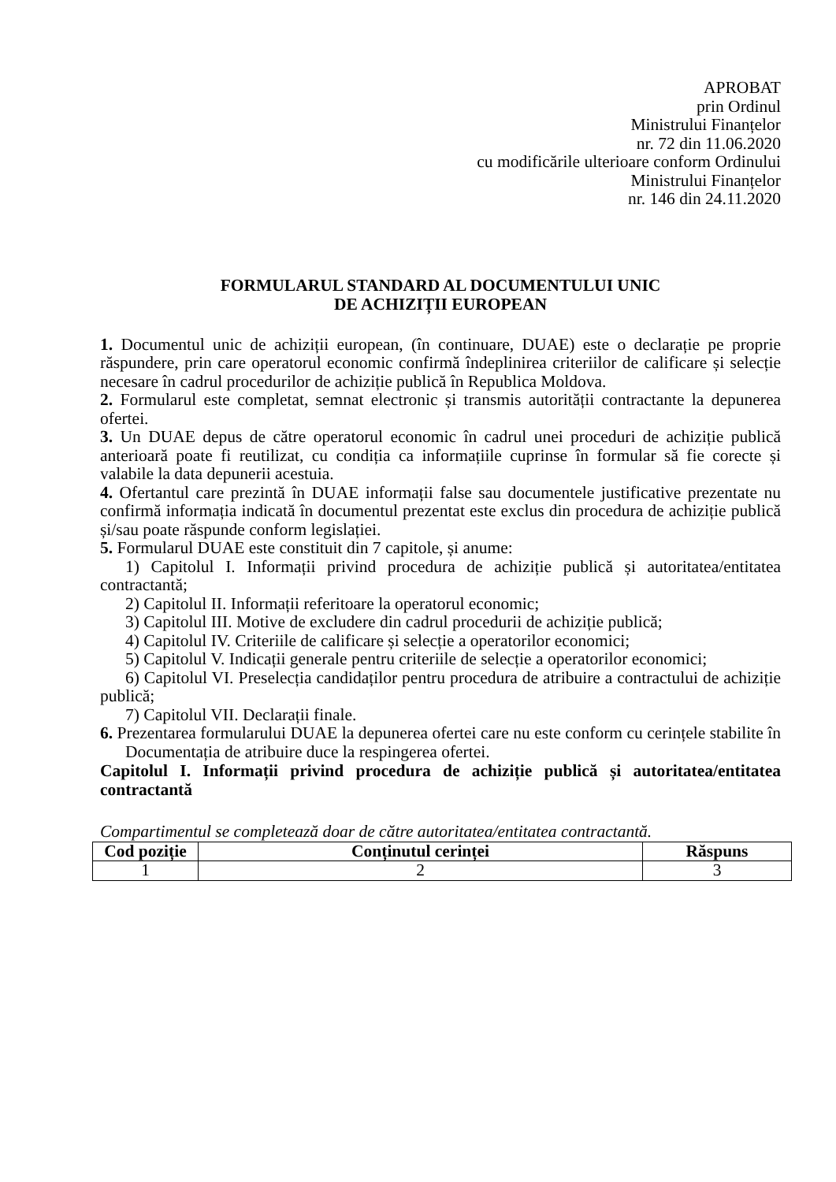APROBAT
prin Ordinul
Ministrului Finanțelor
nr. 72 din 11.06.2020
cu modificările ulterioare conform Ordinului
Ministrului Finanțelor
nr. 146 din 24.11.2020
FORMULARUL STANDARD AL DOCUMENTULUI UNIC
DE ACHIZIȚII EUROPEAN
1. Documentul unic de achiziții european, (în continuare, DUAE) este o declarație pe proprie răspundere, prin care operatorul economic confirmă îndeplinirea criteriilor de calificare și selecție necesare în cadrul procedurilor de achiziție publică în Republica Moldova.
2. Formularul este completat, semnat electronic și transmis autorității contractante la depunerea ofertei.
3. Un DUAE depus de către operatorul economic în cadrul unei proceduri de achiziție publică anterioară poate fi reutilizat, cu condiția ca informațiile cuprinse în formular să fie corecte și valabile la data depunerii acestuia.
4. Ofertantul care prezintă în DUAE informații false sau documentele justificative prezentate nu confirmă informația indicată în documentul prezentat este exclus din procedura de achiziție publică și/sau poate răspunde conform legislației.
5. Formularul DUAE este constituit din 7 capitole, și anume:
1) Capitolul I. Informații privind procedura de achiziție publică și autoritatea/entitatea contractantă;
2) Capitolul II. Informații referitoare la operatorul economic;
3) Capitolul III. Motive de excludere din cadrul procedurii de achiziție publică;
4) Capitolul IV. Criteriile de calificare și selecție a operatorilor economici;
5) Capitolul V. Indicații generale pentru criteriile de selecție a operatorilor economici;
6) Capitolul VI. Preselecția candidaților pentru procedura de atribuire a contractului de achiziție publică;
7) Capitolul VII. Declarații finale.
6. Prezentarea formularului DUAE la depunerea ofertei care nu este conform cu cerințele stabilite în Documentația de atribuire duce la respingerea ofertei.
Capitolul I. Informații privind procedura de achiziție publică și autoritatea/entitatea contractantă
Compartimentul se completează doar de către autoritatea/entitatea contractantă.
| Cod poziție | Conținutul cerinței | Răspuns |
| --- | --- | --- |
| 1 | 2 | 3 |